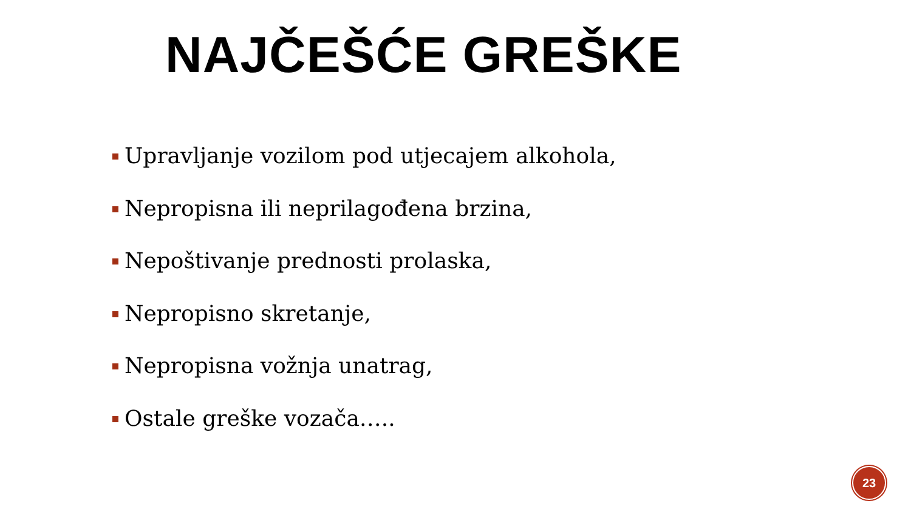NAJČEŠĆE GREŠKE
Upravljanje vozilom pod utjecajem alkohola,
Nepropisna ili neprilagođena brzina,
Nepoštivanje prednosti prolaska,
Nepropisno skretanje,
Nepropisna vožnja unatrag,
Ostale greške vozača…..
23